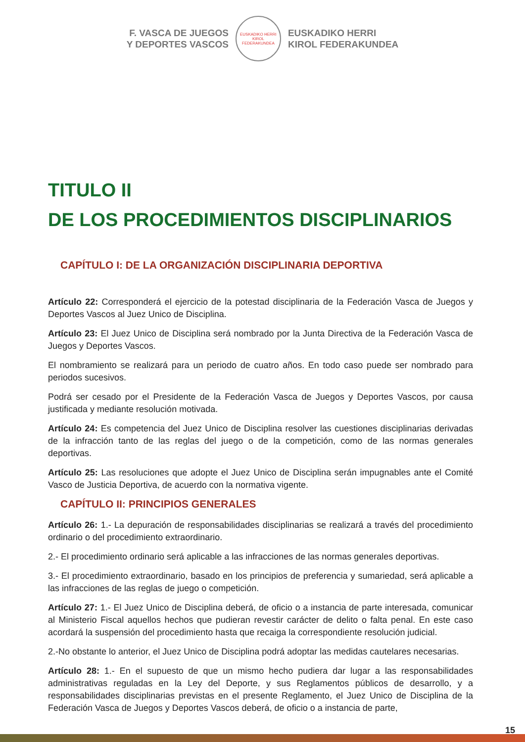F. VASCA DE JUEGOS
Y DEPORTES VASCOS
EUSKADIKO HERRI KIROL FEDERAKUNDEA
EUSKADIKO HERRI
KIROL FEDERAKUNDEA
TITULO II
DE LOS PROCEDIMIENTOS DISCIPLINARIOS
CAPÍTULO I: DE LA ORGANIZACIÓN DISCIPLINARIA DEPORTIVA
Artículo 22: Corresponderá el ejercicio de la potestad disciplinaria de la Federación Vasca de Juegos y Deportes Vascos al Juez Unico de Disciplina.
Artículo 23: El Juez Unico de Disciplina será nombrado por la Junta Directiva de la Federación Vasca de Juegos y Deportes Vascos.
El nombramiento se realizará para un periodo de cuatro años. En todo caso puede ser nombrado para periodos sucesivos.
Podrá ser cesado por el Presidente de la Federación Vasca de Juegos y Deportes Vascos, por causa justificada y mediante resolución motivada.
Artículo 24: Es competencia del Juez Unico de Disciplina resolver las cuestiones disciplinarias derivadas de la infracción tanto de las reglas del juego o de la competición, como de las normas generales deportivas.
Artículo 25: Las resoluciones que adopte el Juez Unico de Disciplina serán impugnables ante el Comité Vasco de Justicia Deportiva, de acuerdo con la normativa vigente.
CAPÍTULO II: PRINCIPIOS GENERALES
Artículo 26: 1.- La depuración de responsabilidades disciplinarias se realizará a través del procedimiento ordinario o del procedimiento extraordinario.
2.- El procedimiento ordinario será aplicable a las infracciones de las normas generales deportivas.
3.- El procedimiento extraordinario, basado en los principios de preferencia y sumariedad, será aplicable a las infracciones de las reglas de juego o competición.
Artículo 27: 1.- El Juez Unico de Disciplina deberá, de oficio o a instancia de parte interesada, comunicar al Ministerio Fiscal aquellos hechos que pudieran revestir carácter de delito o falta penal. En este caso acordará la suspensión del procedimiento hasta que recaiga la correspondiente resolución judicial.
2.-No obstante lo anterior, el Juez Unico de Disciplina podrá adoptar las medidas cautelares necesarias.
Artículo 28: 1.- En el supuesto de que un mismo hecho pudiera dar lugar a las responsabilidades administrativas reguladas en la Ley del Deporte, y sus Reglamentos públicos de desarrollo, y a responsabilidades disciplinarias previstas en el presente Reglamento, el Juez Unico de Disciplina de la Federación Vasca de Juegos y Deportes Vascos deberá, de oficio o a instancia de parte,
15